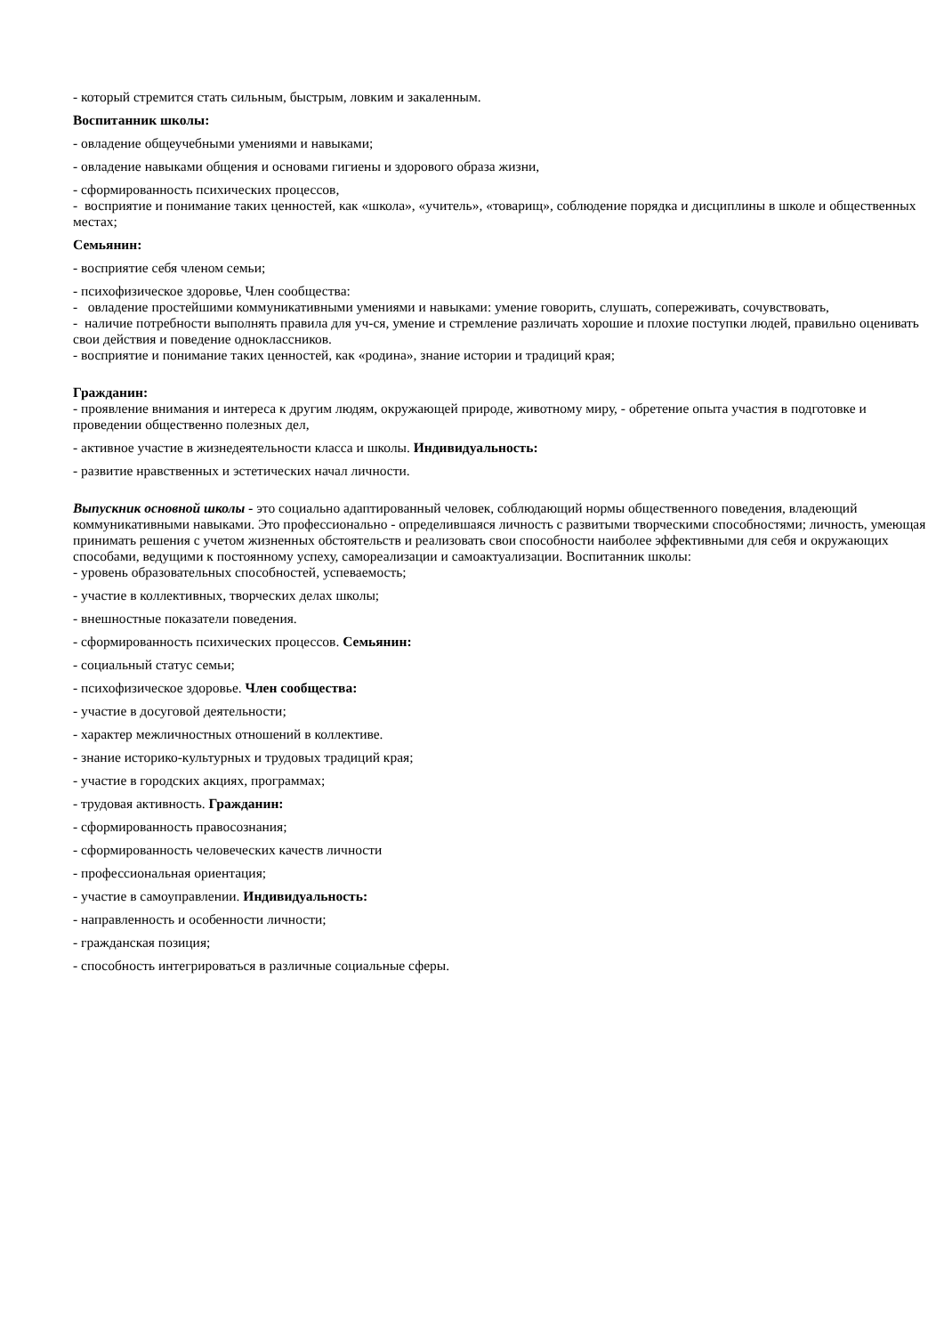- который стремится стать сильным, быстрым, ловким и закаленным.
Воспитанник школы:
- овладение общеучебными умениями и навыками;
- овладение навыками общения и основами гигиены и здорового образа жизни,
- сформированность психических процессов,
- восприятие и понимание таких ценностей, как «школа», «учитель», «товарищ», соблюдение порядка и дисциплины в школе и общественных местах;
Семьянин:
- восприятие себя членом семьи;
- психофизическое здоровье, Член сообщества:
- овладение простейшими коммуникативными умениями и навыками: умение говорить, слушать, сопереживать, сочувствовать,
- наличие потребности выполнять правила для уч-ся, умение и стремление различать хорошие и плохие поступки людей, правильно оценивать свои действия и поведение одноклассников.
- восприятие и понимание таких ценностей, как «родина», знание истории и традиций края;
Гражданин:
- проявление внимания и интереса к другим людям, окружающей природе, животному миру, - обретение опыта участия в подготовке и проведении общественно полезных дел,
- активное участие в жизнедеятельности класса и школы. Индивидуальность:
- развитие нравственных и эстетических начал личности.
Выпускник основной школы - это социально адаптированный человек, соблюдающий нормы общественного поведения, владеющий коммуникативными навыками. Это профессионально - определившаяся личность с развитыми творческими способностями; личность, умеющая принимать решения с учетом жизненных обстоятельств и реализовать свои способности наиболее эффективными для себя и окружающих способами, ведущими к постоянному успеху, самореализации и самоактуализации. Воспитанник школы:
- уровень образовательных способностей, успеваемость;
- участие в коллективных, творческих делах школы;
- внешностные показатели поведения.
- сформированность психических процессов. Семьянин:
- социальный статус семьи;
- психофизическое здоровье. Член сообщества:
- участие в досуговой деятельности;
- характер межличностных отношений в коллективе.
- знание историко-культурных и трудовых традиций края;
- участие в городских акциях, программах;
- трудовая активность. Гражданин:
- сформированность правосознания;
- сформированность человеческих качеств личности
- профессиональная ориентация;
- участие в самоуправлении. Индивидуальность:
- направленность и особенности личности;
- гражданская позиция;
- способность интегрироваться в различные социальные сферы.